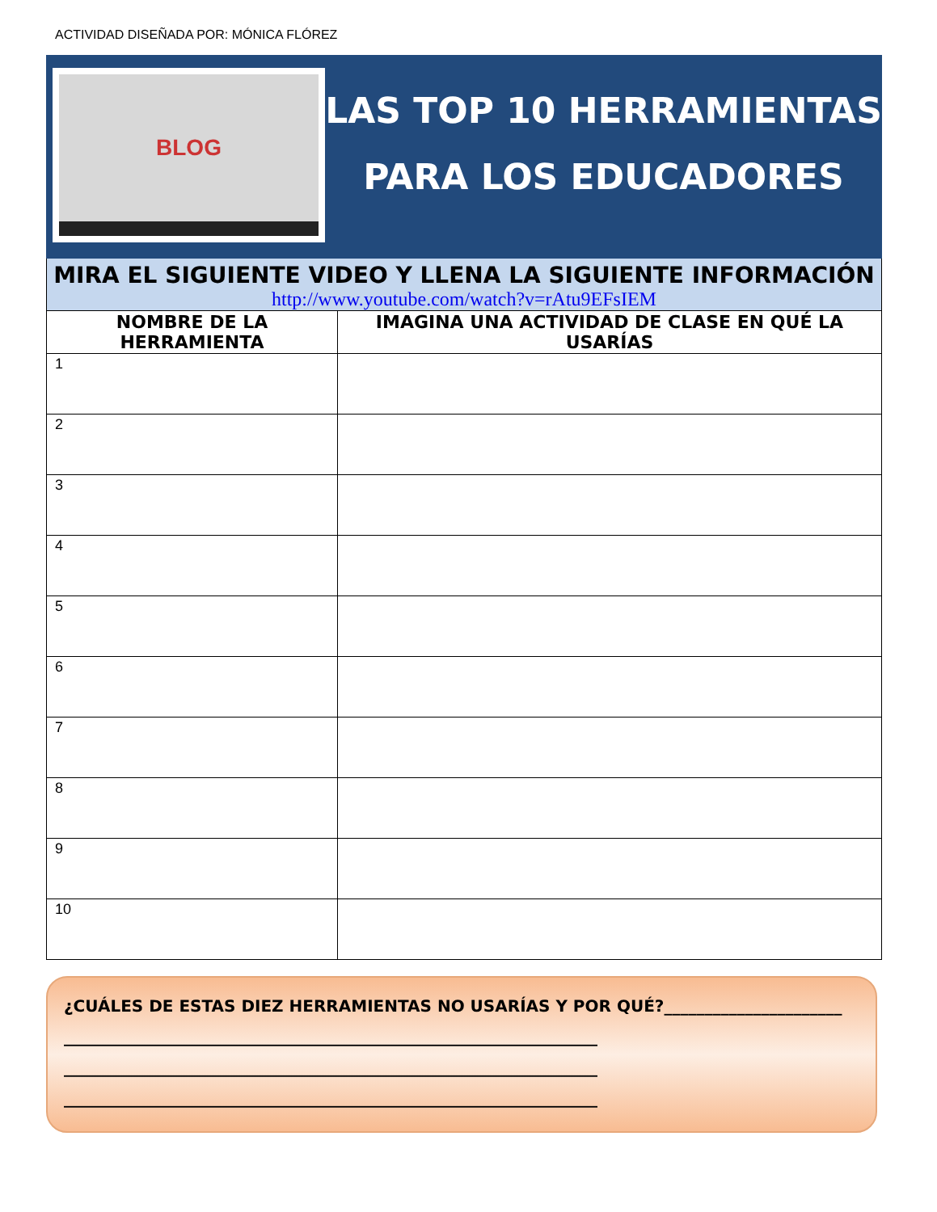ACTIVIDAD DISEÑADA POR: MÓNICA FLÓREZ
BLOG
LAS TOP 10 HERRAMIENTAS PARA LOS EDUCADORES
MIRA EL SIGUIENTE VIDEO Y LLENA LA SIGUIENTE INFORMACIÓN
http://www.youtube.com/watch?v=rAtu9EFsIEM
| NOMBRE DE LA HERRAMIENTA | IMAGINA UNA ACTIVIDAD DE CLASE EN QUÉ LA USARÍAS |
| --- | --- |
| 1 | |
| 2 | |
| 3 | |
| 4 | |
| 5 | |
| 6 | |
| 7 | |
| 8 | |
| 9 | |
| 10 | |
¿CUÁLES DE ESTAS DIEZ HERRAMIENTAS NO USARÍAS Y POR QUÉ?______________________
__________________________________________________________________
__________________________________________________________________
__________________________________________________________________